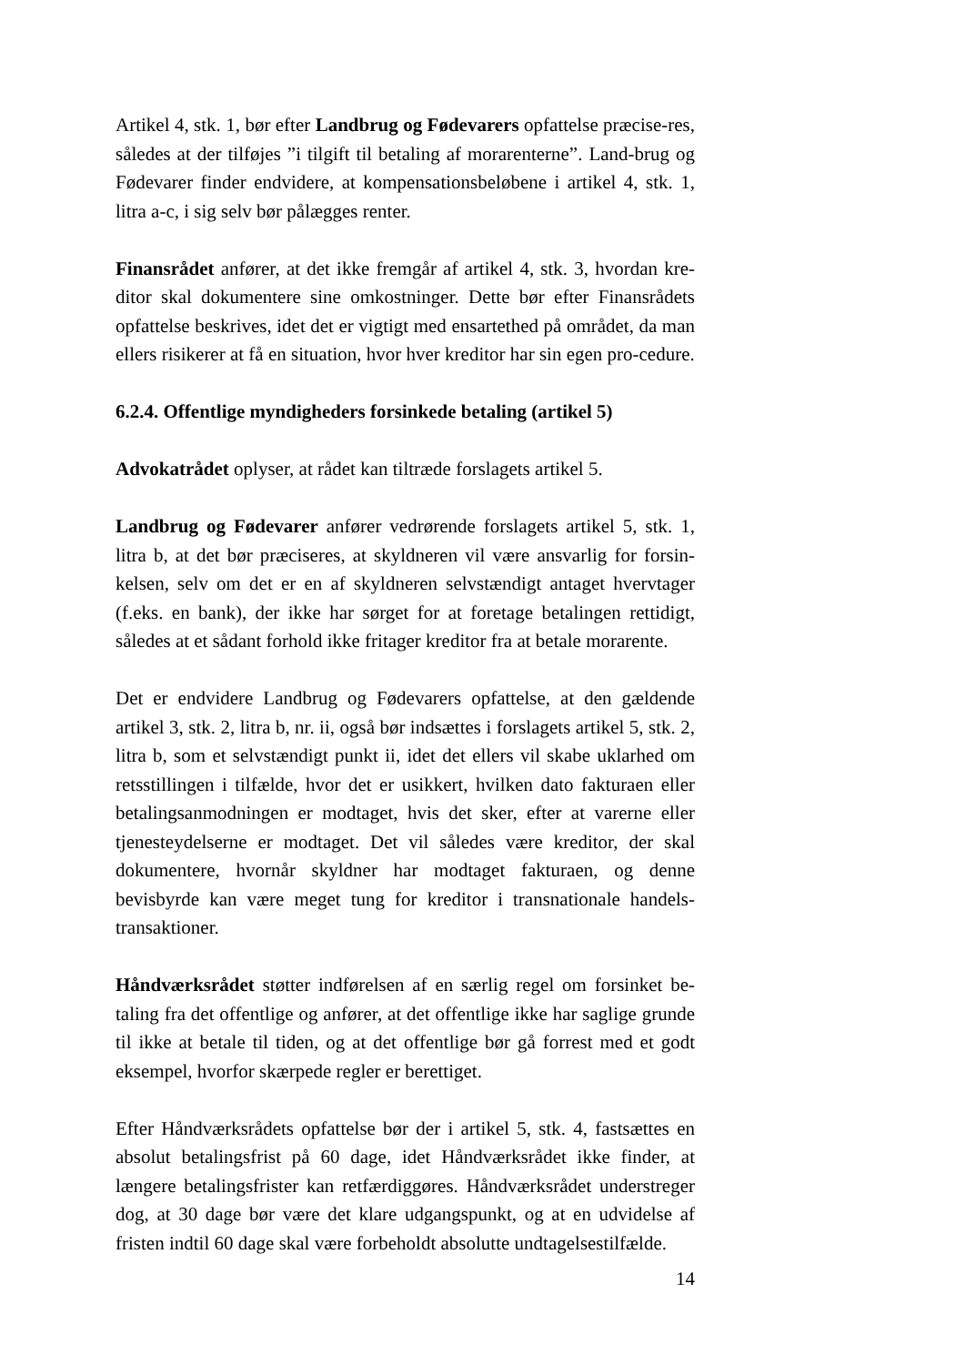Artikel 4, stk. 1, bør efter Landbrug og Fødevarers opfattelse præcise-res, således at der tilføjes ”i tilgift til betaling af morarenterne”. Land-brug og Fødevarer finder endvidere, at kompensationsbeløbene i artikel 4, stk. 1, litra a-c, i sig selv bør pålægges renter.
Finansrådet anfører, at det ikke fremgår af artikel 4, stk. 3, hvordan kre-ditor skal dokumentere sine omkostninger. Dette bør efter Finansrådets opfattelse beskrives, idet det er vigtigt med ensartethed på området, da man ellers risikerer at få en situation, hvor hver kreditor har sin egen pro-cedure.
6.2.4. Offentlige myndigheders forsinkede betaling (artikel 5)
Advokatrådet oplyser, at rådet kan tiltræde forslagets artikel 5.
Landbrug og Fødevarer anfører vedrørende forslagets artikel 5, stk. 1, litra b, at det bør præciseres, at skyldneren vil være ansvarlig for forsin-kelsen, selv om det er en af skyldneren selvstændigt antaget hvervtager (f.eks. en bank), der ikke har sørget for at foretage betalingen rettidigt, således at et sådant forhold ikke fritager kreditor fra at betale morarente.
Det er endvidere Landbrug og Fødevarers opfattelse, at den gældende artikel 3, stk. 2, litra b, nr. ii, også bør indsættes i forslagets artikel 5, stk. 2, litra b, som et selvstændigt punkt ii, idet det ellers vil skabe uklarhed om retsstillingen i tilfælde, hvor det er usikkert, hvilken dato fakturaen eller betalingsanmodningen er modtaget, hvis det sker, efter at varerne eller tjenesteydelserne er modtaget. Det vil således være kreditor, der skal dokumentere, hvornår skyldner har modtaget fakturaen, og denne bevisbyrde kan være meget tung for kreditor i transnationale handels-transaktioner.
Håndværksrådet støtter indførelsen af en særlig regel om forsinket be-taling fra det offentlige og anfører, at det offentlige ikke har saglige grunde til ikke at betale til tiden, og at det offentlige bør gå forrest med et godt eksempel, hvorfor skærpede regler er berettiget.
Efter Håndværksrådets opfattelse bør der i artikel 5, stk. 4, fastsættes en absolut betalingsfrist på 60 dage, idet Håndværksrådet ikke finder, at længere betalingsfrister kan retfærdiggøres. Håndværksrådet understreger dog, at 30 dage bør være det klare udgangspunkt, og at en udvidelse af fristen indtil 60 dage skal være forbeholdt absolutte undtagelsestilfælde.
14